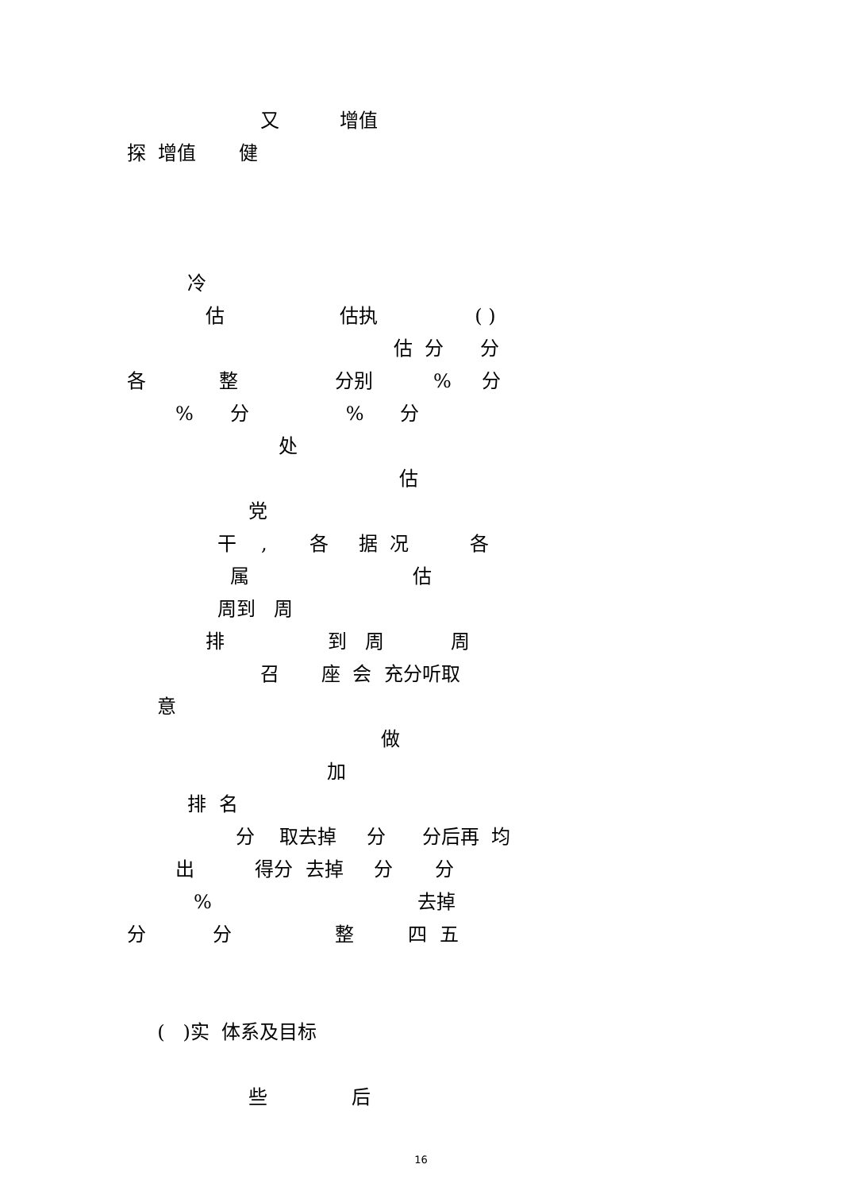又 增值
探 增值 健
冷
估 估执 ( )
估 分 分
各 整 分别 % 分
% 分 % 分
处
估
党
干 , 各 据 况 各
属 估
周到 周
排 到 周 周
召 座 会 充分听取
意
做
加
排 名
分 取去掉 分 分后再 均
出 得分 去掉 分 分
% 去掉
分 分 整 四 五
( )实 体系及目标
些 后
16